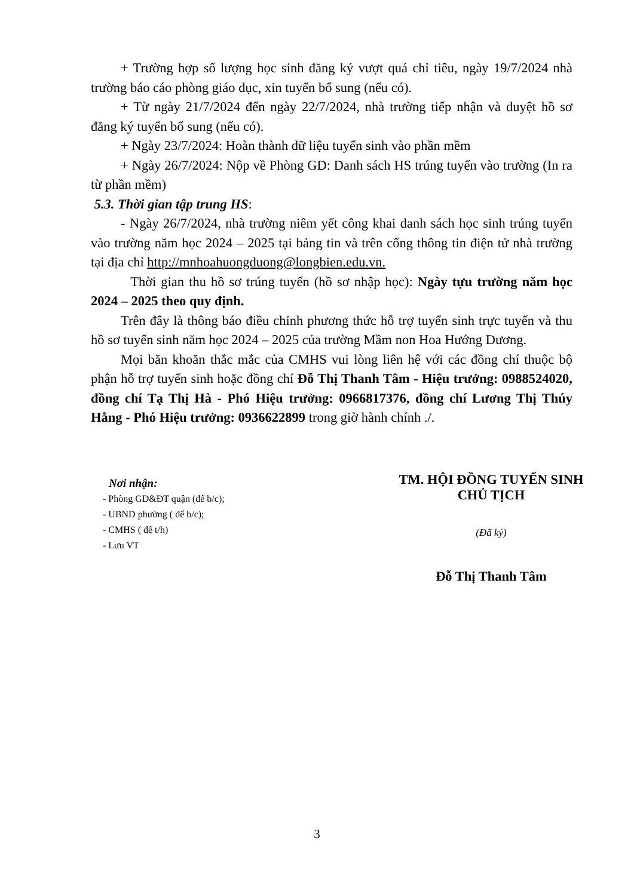+ Trường hợp số lượng học sinh đăng ký vượt quá chỉ tiêu, ngày 19/7/2024 nhà trường báo cáo phòng giáo dục, xin tuyển bổ sung (nếu có).
+ Từ ngày 21/7/2024 đến ngày 22/7/2024, nhà trường tiếp nhận và duyệt hồ sơ đăng ký tuyển bổ sung (nếu có).
+ Ngày 23/7/2024: Hoàn thành dữ liệu tuyển sinh vào phần mềm
+ Ngày 26/7/2024: Nộp về Phòng GD: Danh sách HS trúng tuyển vào trường (In ra từ phần mềm)
5.3. Thời gian tập trung HS:
- Ngày 26/7/2024, nhà trường niêm yết công khai danh sách học sinh trúng tuyển vào trường năm học 2024 – 2025 tại bảng tin và trên cổng thông tin điện tử nhà trường tại địa chỉ http://mnhoahuongduong@longbien.edu.vn.
Thời gian thu hồ sơ trúng tuyển (hồ sơ nhập học): Ngày tựu trường năm học 2024 – 2025 theo quy định.
Trên đây là thông báo điều chỉnh phương thức hỗ trợ tuyển sinh trực tuyến và thu hồ sơ tuyển sinh năm học 2024 – 2025 của trường Mầm non Hoa Hướng Dương.
Mọi băn khoăn thắc mắc của CMHS vui lòng liên hệ với các đồng chí thuộc bộ phận hỗ trợ tuyển sinh hoặc đồng chí Đỗ Thị Thanh Tâm - Hiệu trưởng: 0988524020, đồng chí Tạ Thị Hà - Phó Hiệu trưởng: 0966817376, đồng chí Lương Thị Thúy Hằng - Phó Hiệu trưởng: 0936622899 trong giờ hành chính ./.
Nơi nhận:
- Phòng GD&ĐT quận (để b/c);
- UBND phường ( để b/c);
- CMHS ( để t/h)
- Lưu VT
TM. HỘI ĐỒNG TUYỂN SINH
CHỦ TỊCH
(Đã ký)
Đỗ Thị Thanh Tâm
3